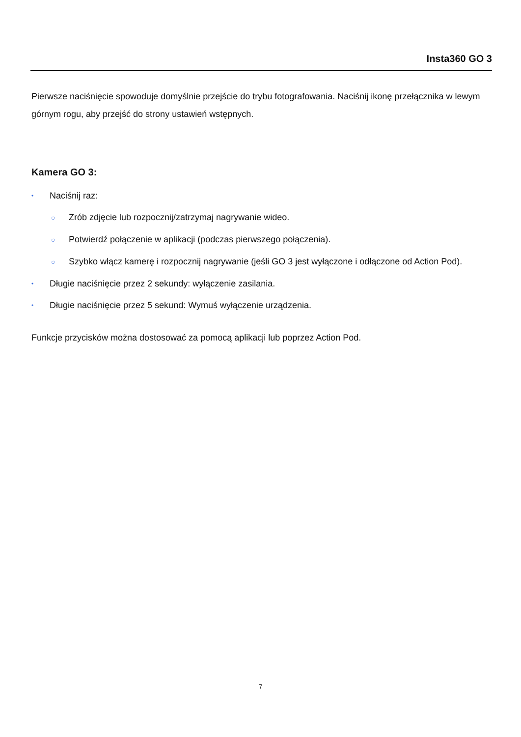Insta360 GO 3
Pierwsze naciśnięcie spowoduje domyślnie przejście do trybu fotografowania. Naciśnij ikonę przełącznika w lewym górnym rogu, aby przejść do strony ustawień wstępnych.
Kamera GO 3:
• Naciśnij raz:
○ Zrób zdjęcie lub rozpocznij/zatrzymaj nagrywanie wideo.
○ Potwierdź połączenie w aplikacji (podczas pierwszego połączenia).
○ Szybko włącz kamerę i rozpocznij nagrywanie (jeśli GO 3 jest wyłączone i odłączone od Action Pod).
• Długie naciśnięcie przez 2 sekundy: wyłączenie zasilania.
• Długie naciśnięcie przez 5 sekund: Wymuś wyłączenie urządzenia.
Funkcje przycisków można dostosować za pomocą aplikacji lub poprzez Action Pod.
7